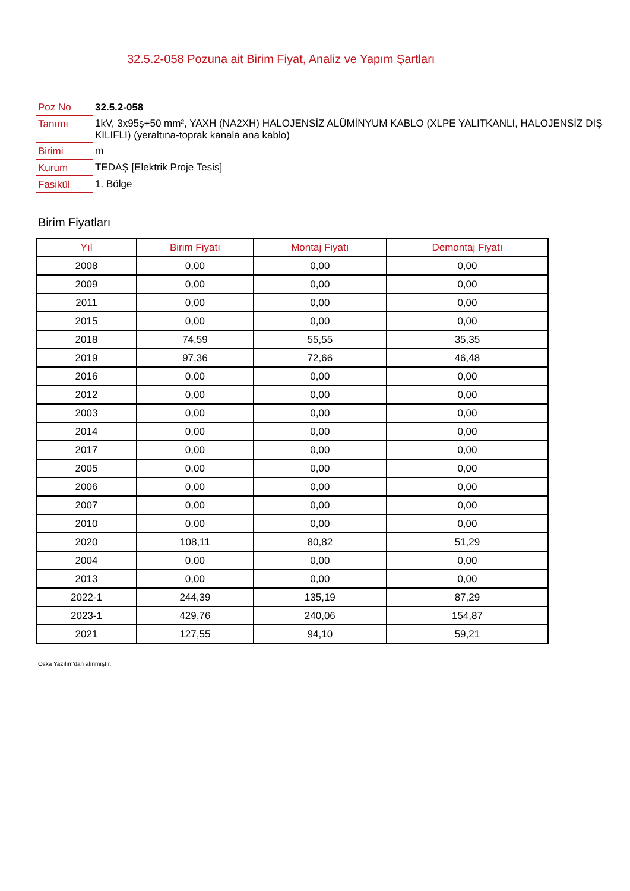32.5.2-058 Pozuna ait Birim Fiyat, Analiz ve Yapım Şartları
| Poz No | 32.5.2-058 |
| Tanımı | 1kV, 3x95ş+50 mm², YAXH (NA2XH) HALOJENSİZ ALÜMİNYUM KABLO (XLPE YALITKANLI, HALOJENSİZ DIŞ KILIFLI) (yeraltına-toprak kanala ana kablo) |
| Birimi | m |
| Kurum | TEDAŞ [Elektrik Proje Tesis] |
| Fasikül | 1. Bölge |
Birim Fiyatları
| Yıl | Birim Fiyatı | Montaj Fiyatı | Demontaj Fiyatı |
| --- | --- | --- | --- |
| 2008 | 0,00 | 0,00 | 0,00 |
| 2009 | 0,00 | 0,00 | 0,00 |
| 2011 | 0,00 | 0,00 | 0,00 |
| 2015 | 0,00 | 0,00 | 0,00 |
| 2018 | 74,59 | 55,55 | 35,35 |
| 2019 | 97,36 | 72,66 | 46,48 |
| 2016 | 0,00 | 0,00 | 0,00 |
| 2012 | 0,00 | 0,00 | 0,00 |
| 2003 | 0,00 | 0,00 | 0,00 |
| 2014 | 0,00 | 0,00 | 0,00 |
| 2017 | 0,00 | 0,00 | 0,00 |
| 2005 | 0,00 | 0,00 | 0,00 |
| 2006 | 0,00 | 0,00 | 0,00 |
| 2007 | 0,00 | 0,00 | 0,00 |
| 2010 | 0,00 | 0,00 | 0,00 |
| 2020 | 108,11 | 80,82 | 51,29 |
| 2004 | 0,00 | 0,00 | 0,00 |
| 2013 | 0,00 | 0,00 | 0,00 |
| 2022-1 | 244,39 | 135,19 | 87,29 |
| 2023-1 | 429,76 | 240,06 | 154,87 |
| 2021 | 127,55 | 94,10 | 59,21 |
Oska Yazılım'dan alınmıştır.